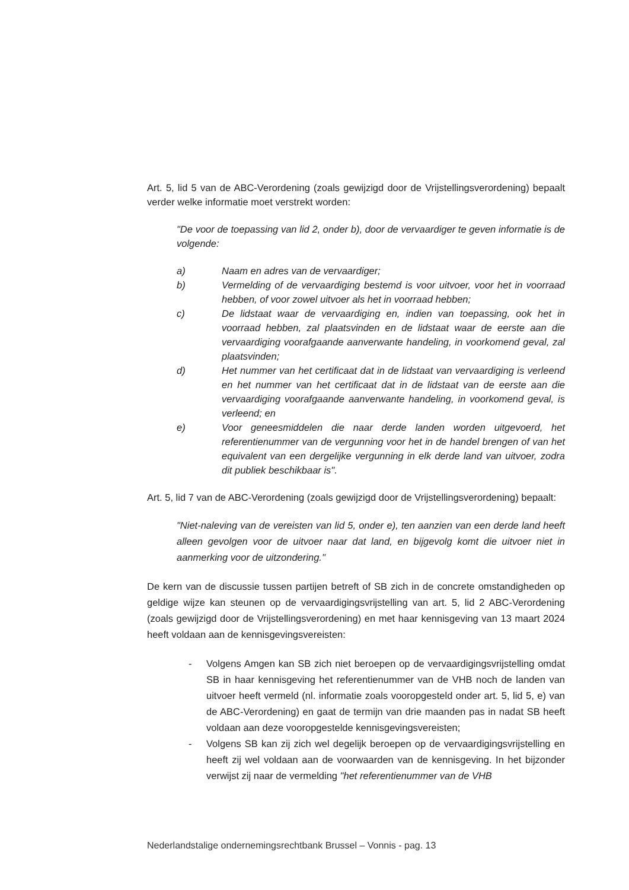Art. 5, lid 5 van de ABC-Verordening (zoals gewijzigd door de Vrijstellingsverordening) bepaalt verder welke informatie moet verstrekt worden:
"De voor de toepassing van lid 2, onder b), door de vervaardiger te geven informatie is de volgende:
a) Naam en adres van de vervaardiger;
b) Vermelding of de vervaardiging bestemd is voor uitvoer, voor het in voorraad hebben, of voor zowel uitvoer als het in voorraad hebben;
c) De lidstaat waar de vervaardiging en, indien van toepassing, ook het in voorraad hebben, zal plaatsvinden en de lidstaat waar de eerste aan die vervaardiging voorafgaande aanverwante handeling, in voorkomend geval, zal plaatsvinden;
d) Het nummer van het certificaat dat in de lidstaat van vervaardiging is verleend en het nummer van het certificaat dat in de lidstaat van de eerste aan die vervaardiging voorafgaande aanverwante handeling, in voorkomend geval, is verleend; en
e) Voor geneesmiddelen die naar derde landen worden uitgevoerd, het referentienummer van de vergunning voor het in de handel brengen of van het equivalent van een dergelijke vergunning in elk derde land van uitvoer, zodra dit publiek beschikbaar is".
Art. 5, lid 7 van de ABC-Verordening (zoals gewijzigd door de Vrijstellingsverordening) bepaalt:
"Niet-naleving van de vereisten van lid 5, onder e), ten aanzien van een derde land heeft alleen gevolgen voor de uitvoer naar dat land, en bijgevolg komt die uitvoer niet in aanmerking voor de uitzondering."
De kern van de discussie tussen partijen betreft of SB zich in de concrete omstandigheden op geldige wijze kan steunen op de vervaardigingsvrijstelling van art. 5, lid 2 ABC-Verordening (zoals gewijzigd door de Vrijstellingsverordening) en met haar kennisgeving van 13 maart 2024 heeft voldaan aan de kennisgevingsvereisten:
- Volgens Amgen kan SB zich niet beroepen op de vervaardigingsvrijstelling omdat SB in haar kennisgeving het referentienummer van de VHB noch de landen van uitvoer heeft vermeld (nl. informatie zoals vooropgesteld onder art. 5, lid 5, e) van de ABC-Verordening) en gaat de termijn van drie maanden pas in nadat SB heeft voldaan aan deze vooropgestelde kennisgevingsvereisten;
- Volgens SB kan zij zich wel degelijk beroepen op de vervaardigingsvrijstelling en heeft zij wel voldaan aan de voorwaarden van de kennisgeving. In het bijzonder verwijst zij naar de vermelding "het referentienummer van de VHB
Nederlandstalige ondernemingsrechtbank Brussel – Vonnis - pag. 13